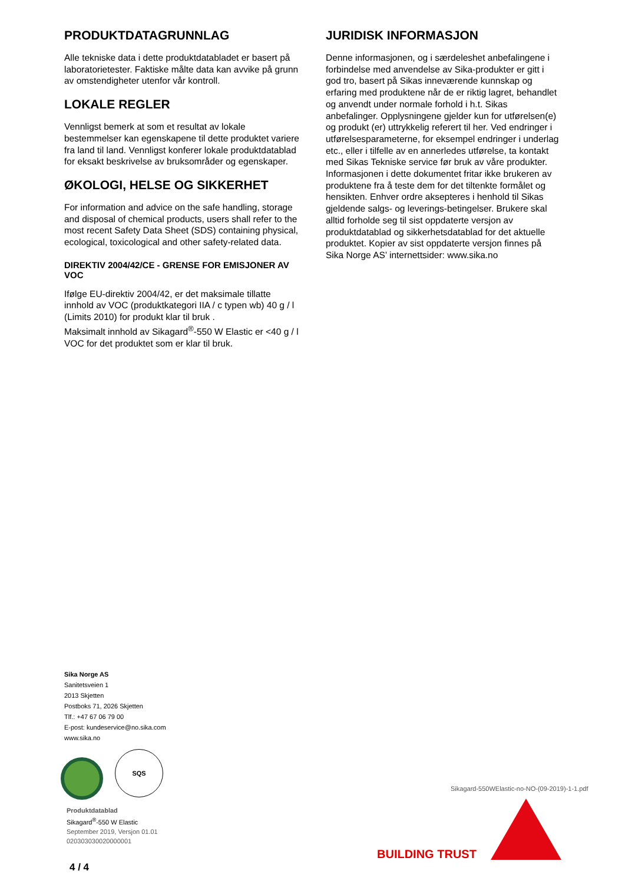PRODUKTDATAGRUNNLAG
Alle tekniske data i dette produktdatabladet er basert på laboratorietester. Faktiske målte data kan avvike på grunn av omstendigheter utenfor vår kontroll.
LOKALE REGLER
Vennligst bemerk at som et resultat av lokale bestemmelser kan egenskapene til dette produktet variere fra land til land. Vennligst konferer lokale produktdatablad for eksakt beskrivelse av bruksområder og egenskaper.
ØKOLOGI, HELSE OG SIKKERHET
For information and advice on the safe handling, storage and disposal of chemical products, users shall refer to the most recent Safety Data Sheet (SDS) containing physical, ecological, toxicological and other safety-related data.
DIREKTIV 2004/42/CE - GRENSE FOR EMISJONER AV VOC
Ifølge EU-direktiv 2004/42, er det maksimale tillatte innhold av VOC (produktkategori IIA / c typen wb) 40 g / l (Limits 2010) for produkt klar til bruk .
Maksimalt innhold av Sikagard<sup>®</sup>-550 W Elastic er <40 g / l VOC for det produktet som er klar til bruk.
JURIDISK INFORMASJON
Denne informasjonen, og i særdeleshet anbefalingene i forbindelse med anvendelse av Sika-produkter er gitt i god tro, basert på Sikas inneværende kunnskap og erfaring med produktene når de er riktig lagret, behandlet og anvendt under normale forhold i h.t. Sikas anbefalinger. Opplysningene gjelder kun for utførelsen(e) og produkt (er) uttrykkelig referert til her. Ved endringer i utførelsesparameterne, for eksempel endringer i underlag etc., eller i tilfelle av en annerledes utførelse, ta kontakt med Sikas Tekniske service før bruk av våre produkter. Informasjonen i dette dokumentet fritar ikke brukeren av produktene fra å teste dem for det tiltenkte formålet og hensikten. Enhver ordre aksepteres i henhold til Sikas gjeldende salgs- og leverings-betingelser. Brukere skal alltid forholde seg til sist oppdaterte versjon av produktdatablad og sikkerhetsdatablad for det aktuelle produktet. Kopier av sist oppdaterte versjon finnes på Sika Norge AS’ internettsider: www.sika.no
Sika Norge AS
Sanitetsveien 1
2013 Skjetten
Postboks 71, 2026 Skjetten
Tlf.: +47 67 06 79 00
E-post: kundeservice@no.sika.com
www.sika.no
SQS
Produktdatablad
Sikagard<sup>®</sup>-550 W Elastic
September 2019, Versjon 01.01
020303030020000001
Sikagard-550WElastic-no-NO-(09-2019)-1-1.pdf
BUILDING TRUST
4 / 4